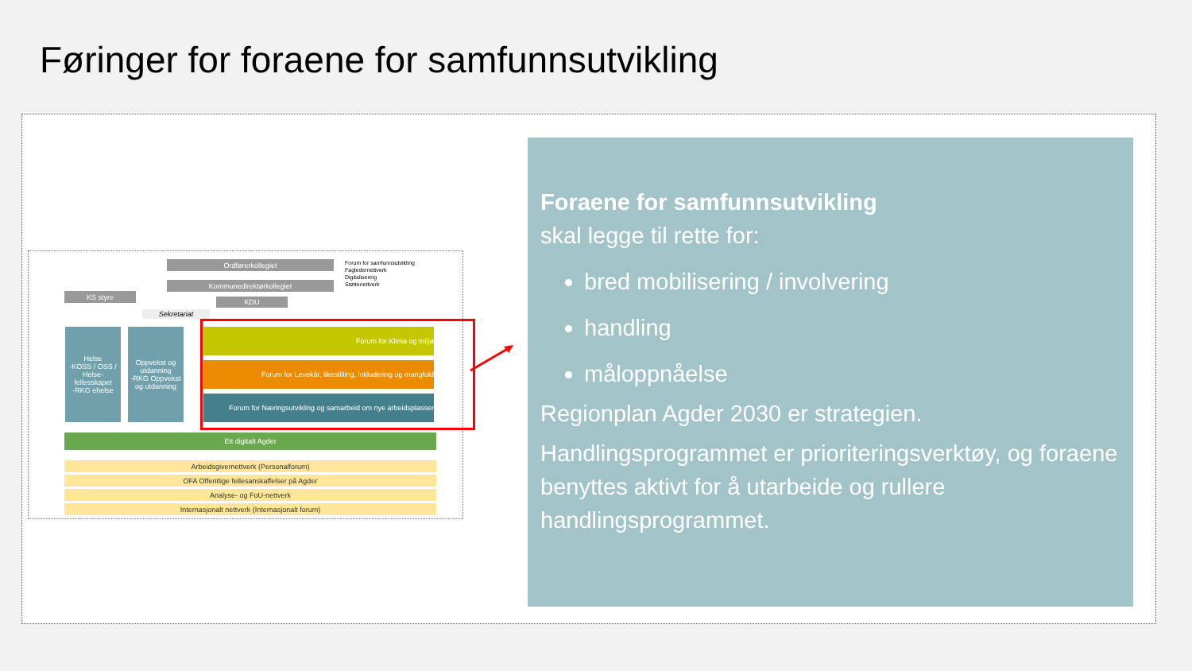Føringer for foraene for samfunnsutvikling
Ordførerkollegiet
Kommunedirektørkollegiet
KS styre
KDU
Sekretariat
Forum for samfunnsutvikling
Fagledernettverk
Digitalisering
Støttenettverk
Helse
-KOSS / OSS / Helse-fellesskapet
-RKG ehelse
Oppvekst og utdanning
-RKG Oppvekst og utdanning
Forum for Klima og miljø
Forum for Levekår, likestilling, inkludering og mangfold
Forum for Næringsutvikling og samarbeid om nye arbeidsplasser
Ett digitalt Agder
Arbeidsgivernettverk (Personalforum)
OFA Offentlige fellesanskaffelser på Agder
Analyse- og FoU-nettverk
Internasjonalt nettverk (Internasjonalt forum)
Foraene for samfunnsutvikling
skal legge til rette for:
bred mobilisering / involvering
handling
måloppnåelse
Regionplan Agder 2030 er strategien.
Handlingsprogrammet er prioriteringsverktøy, og foraene benyttes aktivt for å utarbeide og rullere handlingsprogrammet.